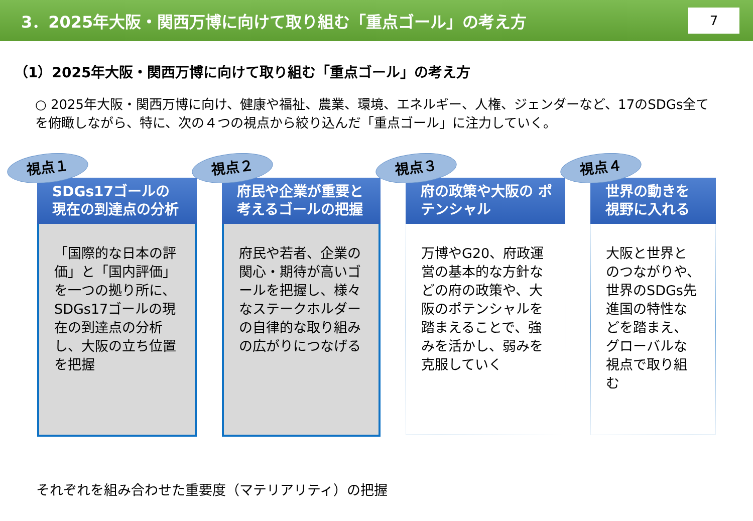3．2025年大阪・関西万博に向けて取り組む「重点ゴール」の考え方 7
（1）2025年大阪・関西万博に向けて取り組む「重点ゴール」の考え方
○ 2025年大阪・関西万博に向け、健康や福祉、農業、環境、エネルギー、人権、ジェンダーなど、17のSDGs全てを俯瞰しながら、特に、次の４つの視点から絞り込んだ「重点ゴール」に注力していく。
視点１
SDGs17ゴールの 現在の到達点の分析
「国際的な日本の評価」と「国内評価」を一つの拠り所に、SDGs17ゴールの現在の到達点の分析し、大阪の立ち位置を把握
視点２
府民や企業が重要と考えるゴールの把握
府民や若者、企業の関心・期待が高いゴールを把握し、様々なステークホルダーの自律的な取り組みの広がりにつなげる
視点３
府の政策や大阪の ポテンシャル
万博やG20、府政運営の基本的な方針などの府の政策や、大阪のポテンシャルを踏まえることで、強みを活かし、弱みを克服していく
視点４
世界の動きを 視野に入れる
大阪と世界とのつながりや、世界のSDGs先進国の特性などを踏まえ、グローバルな視点で取り組む
それぞれを組み合わせた重要度（マテリアリティ）の把握